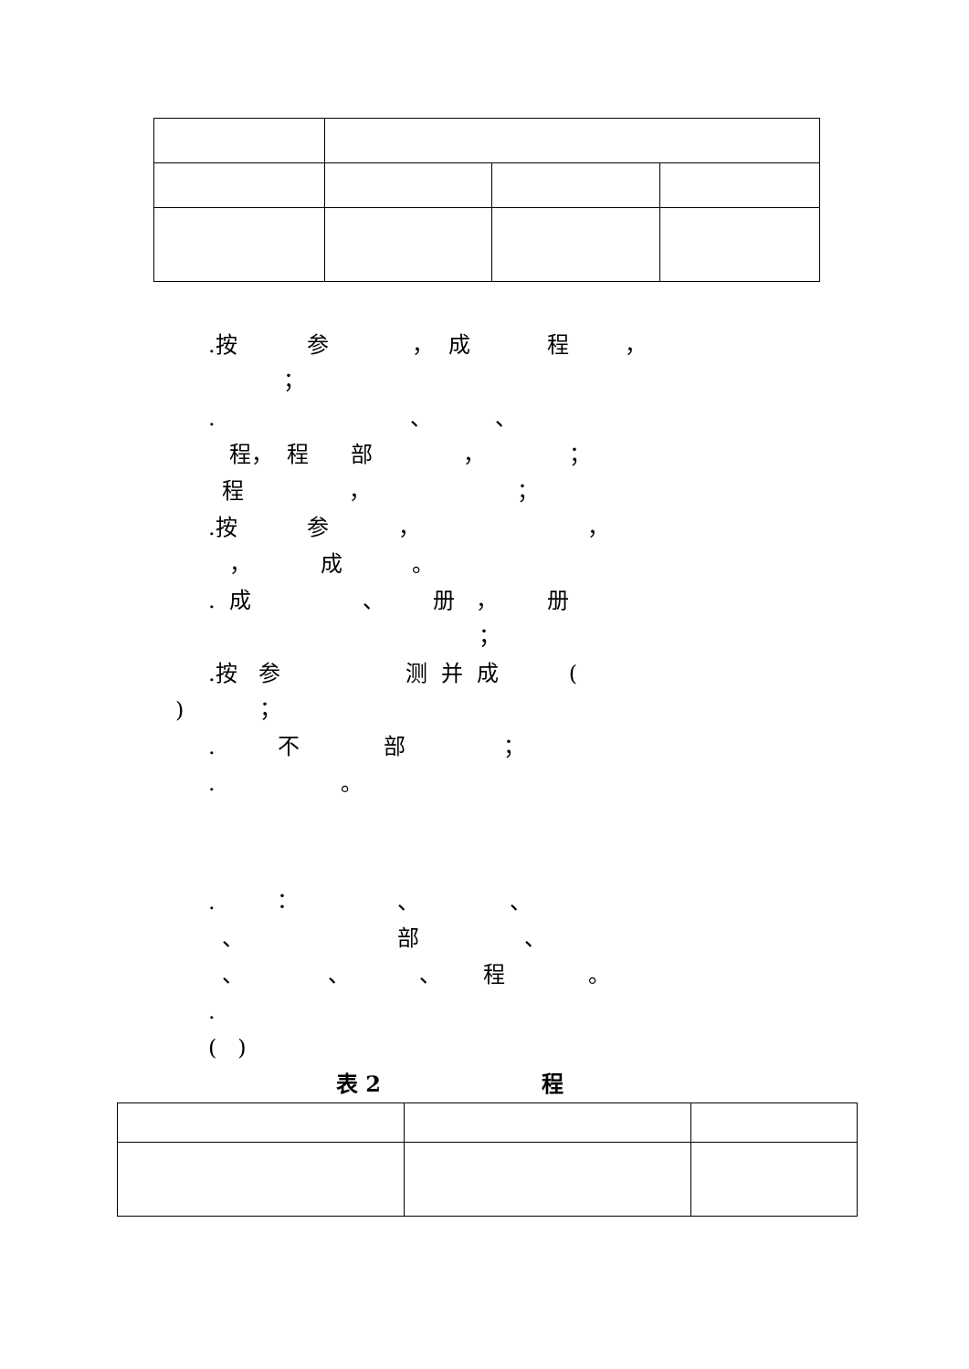.按 参 ， 成 程 ，
；
. 、 、
程， 程 部 ， ；
程 ， ；
.按 参 ， ，
， 成 。
. 成 、 册 ， 册
；
.按 参 测 并 成 (
) ；
. 不 部 ；
. 。
. ： 、 、
、 部 、
、 、 、 程 。
.
( )
表 2 程